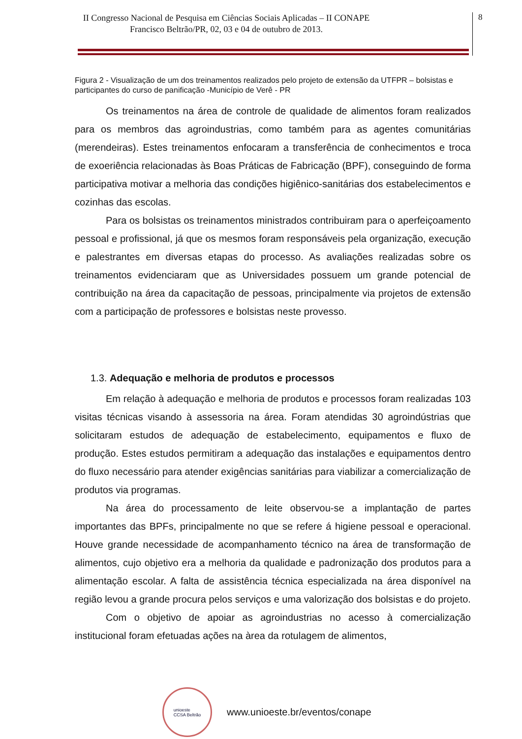II Congresso Nacional de Pesquisa em Ciências Sociais Aplicadas – II CONAPE
Francisco Beltrão/PR, 02, 03 e 04 de outubro de 2013.
8
Figura 2 - Visualização de um dos treinamentos realizados pelo projeto de extensão da UTFPR – bolsistas e participantes do curso de panificação -Município de Verê - PR
Os treinamentos na área de controle de qualidade de alimentos foram realizados para os membros das agroindustrias, como também para as agentes comunitárias (merendeiras). Estes treinamentos enfocaram a transferência de conhecimentos e troca de exoeriência relacionadas às Boas Práticas de Fabricação (BPF), conseguindo de forma participativa motivar a melhoria das condições higiênico-sanitárias dos estabelecimentos e cozinhas das escolas.
Para os bolsistas os treinamentos ministrados contribuiram para o aperfeiçoamento pessoal e profissional, já que os mesmos foram responsáveis pela organização, execução e palestrantes em diversas etapas do processo. As avaliações realizadas sobre os treinamentos evidenciaram que as Universidades possuem um grande potencial de contribuição na área da capacitação de pessoas, principalmente via projetos de extensão com a participação de professores e bolsistas neste provesso.
1.3. Adequação e melhoria de produtos e processos
Em relação à adequação e melhoria de produtos e processos foram realizadas 103 visitas técnicas visando à assessoria na área. Foram atendidas 30 agroindústrias que solicitaram estudos de adequação de estabelecimento, equipamentos e fluxo de produção. Estes estudos permitiram a adequação das instalações e equipamentos dentro do fluxo necessário para atender exigências sanitárias para viabilizar a comercialização de produtos via programas.
Na área do processamento de leite observou-se a implantação de partes importantes das BPFs, principalmente no que se refere á higiene pessoal e operacional. Houve grande necessidade de acompanhamento técnico na área de transformação de alimentos, cujo objetivo era a melhoria da qualidade e padronização dos produtos para a alimentação escolar. A falta de assistência técnica especializada na área disponível na região levou a grande procura pelos serviços e uma valorização dos bolsistas e do projeto.
Com o objetivo de apoiar as agroindustrias no acesso à comercialização institucional foram efetuadas ações na àrea da rotulagem de alimentos,
unioeste
CCSA Beltrão
www.unioeste.br/eventos/conape